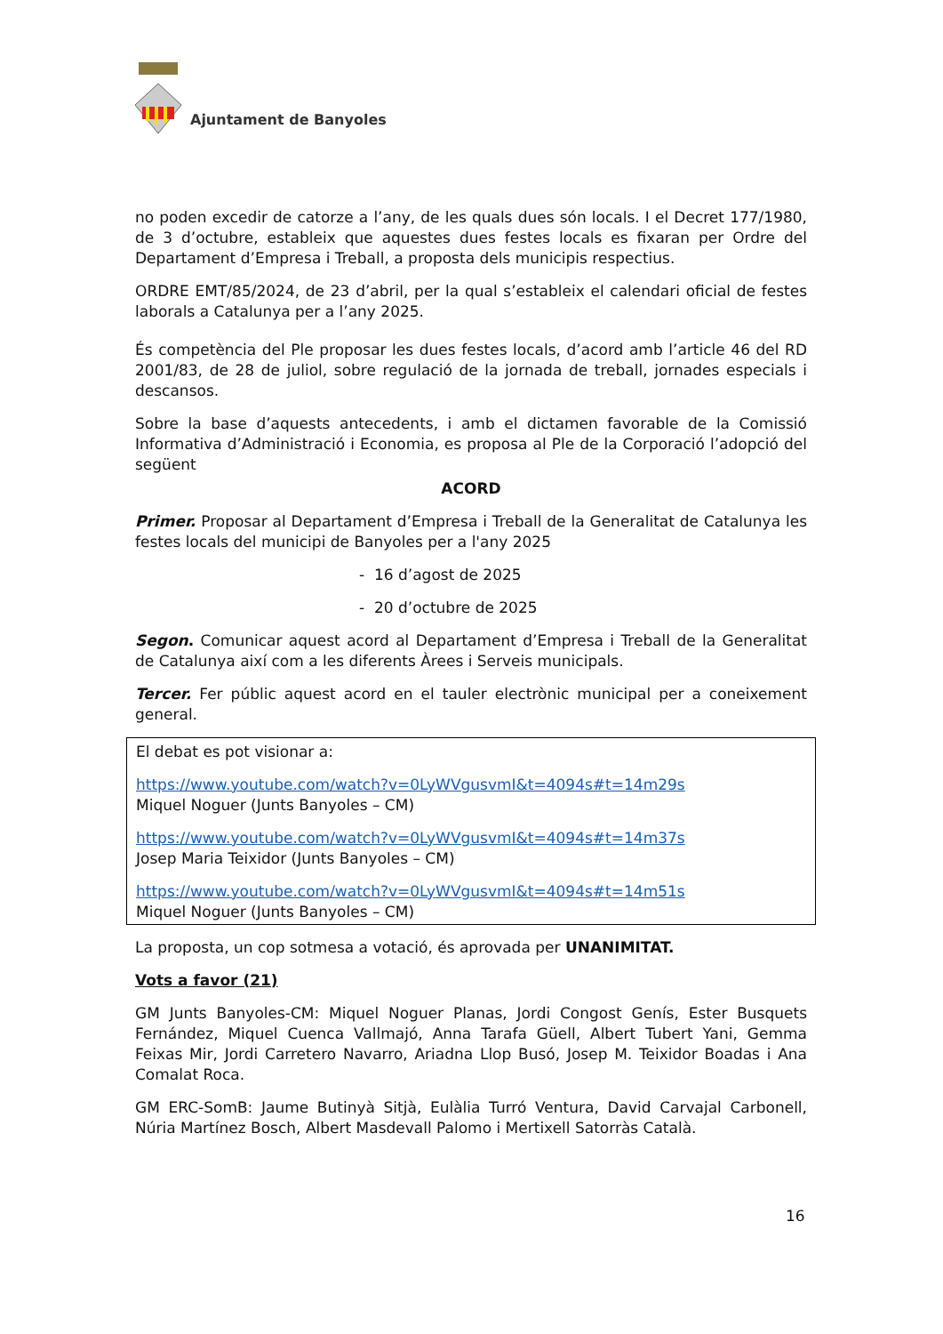Ajuntament de Banyoles
no poden excedir de catorze a l’any, de les quals dues són locals. I el Decret 177/1980, de 3 d’octubre, estableix que aquestes dues festes locals es fixaran per Ordre del Departament d’Empresa i Treball, a proposta dels municipis respectius.
ORDRE EMT/85/2024, de 23 d’abril, per la qual s’estableix el calendari oficial de festes laborals a Catalunya per a l’any 2025.
És competència del Ple proposar les dues festes locals, d’acord amb l’article 46 del RD 2001/83, de 28 de juliol, sobre regulació de la jornada de treball, jornades especials i descansos.
Sobre la base d’aquests antecedents, i amb el dictamen favorable de la Comissió Informativa d’Administració i Economia, es proposa al Ple de la Corporació l’adopció del següent
ACORD
Primer. Proposar al Departament d’Empresa i Treball de la Generalitat de Catalunya les festes locals del municipi de Banyoles per a l'any 2025
- 16 d’agost de 2025
- 20 d’octubre de 2025
Segon. Comunicar aquest acord al Departament d’Empresa i Treball de la Generalitat de Catalunya així com a les diferents Àrees i Serveis municipals.
Tercer. Fer públic aquest acord en el tauler electrònic municipal per a coneixement general.
El debat es pot visionar a:
https://www.youtube.com/watch?v=0LyWVgusvmI&t=4094s#t=14m29s
Miquel Noguer (Junts Banyoles – CM)
https://www.youtube.com/watch?v=0LyWVgusvmI&t=4094s#t=14m37s
Josep Maria Teixidor (Junts Banyoles – CM)
https://www.youtube.com/watch?v=0LyWVgusvmI&t=4094s#t=14m51s
Miquel Noguer (Junts Banyoles – CM)
La proposta, un cop sotmesa a votació, és aprovada per UNANIMITAT.
Vots a favor (21)
GM Junts Banyoles-CM: Miquel Noguer Planas, Jordi Congost Genís, Ester Busquets Fernández, Miquel Cuenca Vallmajó, Anna Tarafa Güell, Albert Tubert Yani, Gemma Feixas Mir, Jordi Carretero Navarro, Ariadna Llop Busó, Josep M. Teixidor Boadas i Ana Comalat Roca.
GM ERC-SomB: Jaume Butinyà Sitjà, Eulàlia Turró Ventura, David Carvajal Carbonell, Núria Martínez Bosch, Albert Masdevall Palomo i Mertixell Satorràs Català.
16